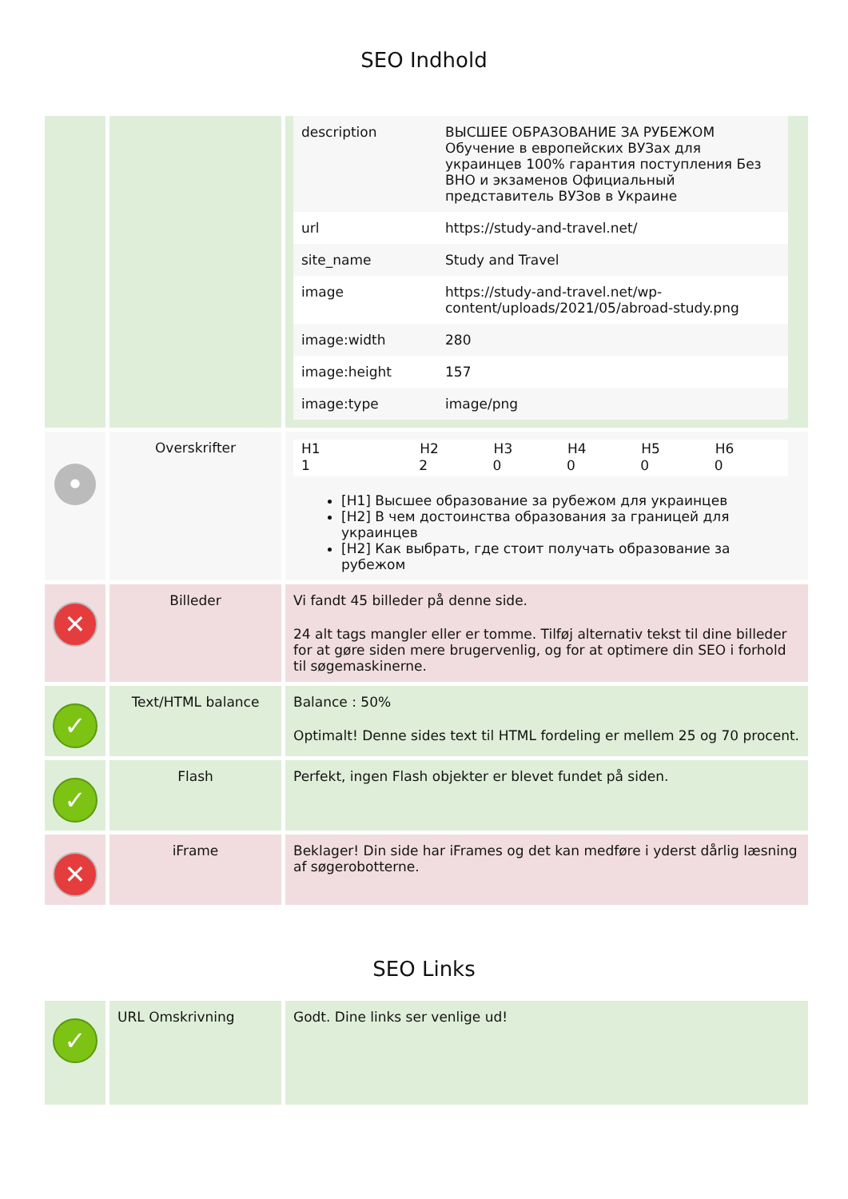SEO Indhold
| | | / description / ВЫСШЕЕ ОБРАЗОВАНИЕ ЗА РУБЕЖОМ Обучение в европейских ВУЗах для украинцев 100% гарантия поступления Без ВНО и экзаменов Официальный представитель ВУЗов в Украине / / url / https://study-and-travel.net/ / / site_name / Study and Travel / / image / https://study-and-travel.net/wp-content/uploads/2021/05/abroad-study.png / / image:width / 280 / / image:height / 157 / / image:type / image/png / |
| • | Overskrifter | / H1 / H2 / H3 / H4 / H5 / H6 / / --- / --- / --- / --- / --- / --- / / 1 / 2 / 0 / 0 / 0 / 0 / [H1] Высшее образование за рубежом для украинцев [H2] В чем достоинства образования за границей для украинцев [H2] Как выбрать, где стоит получать образование за рубежом |
| ✕ | Billeder | Vi fandt 45 billeder på denne side. 24 alt tags mangler eller er tomme. Tilføj alternativ tekst til dine billeder for at gøre siden mere brugervenlig, og for at optimere din SEO i forhold til søgemaskinerne. |
| ✓ | Text/HTML balance | Balance : 50% Optimalt! Denne sides text til HTML fordeling er mellem 25 og 70 procent. |
| ✓ | Flash | Perfekt, ingen Flash objekter er blevet fundet på siden. |
| ✕ | iFrame | Beklager! Din side har iFrames og det kan medføre i yderst dårlig læsning af søgerobotterne. |
SEO Links
| ✓ | URL Omskrivning | Godt. Dine links ser venlige ud! |